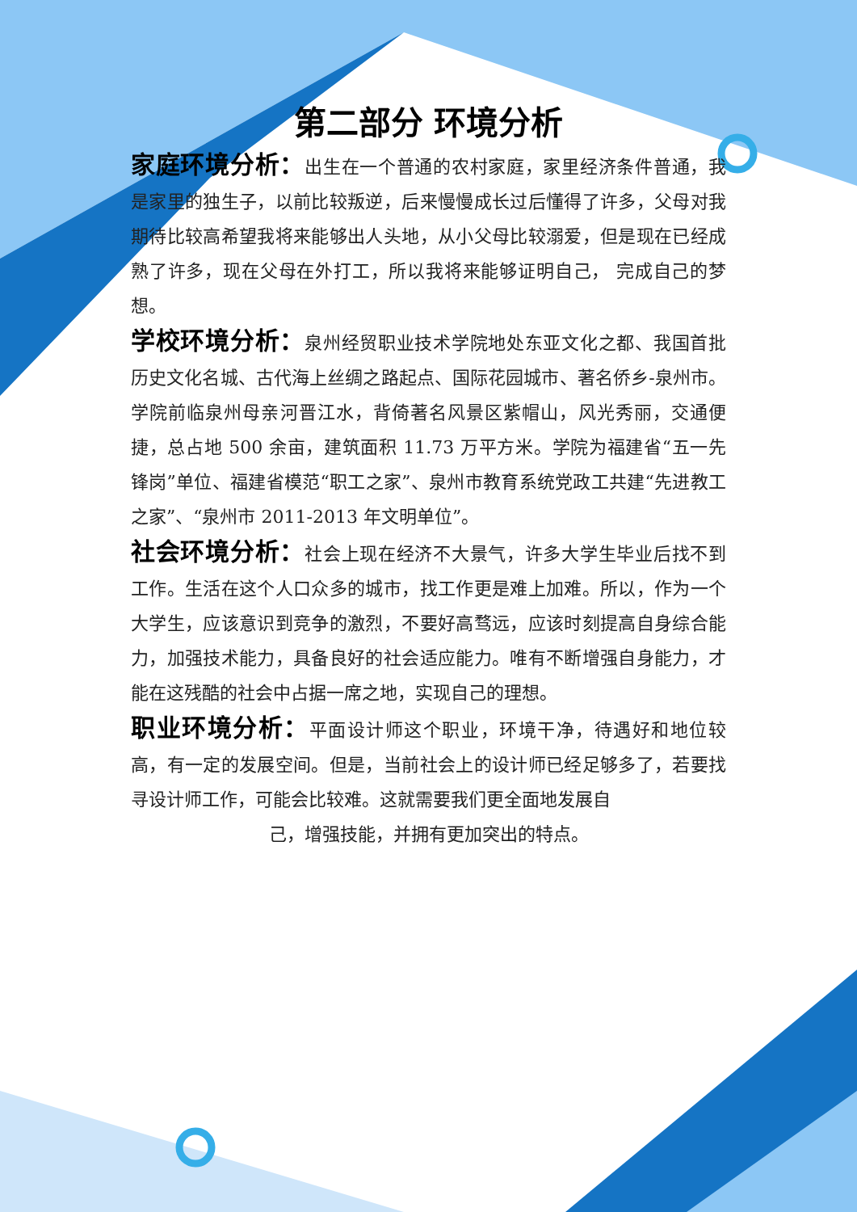第二部分 环境分析
家庭环境分析：出生在一个普通的农村家庭，家里经济条件普通，我是家里的独生子，以前比较叛逆，后来慢慢成长过后懂得了许多，父母对我期待比较高希望我将来能够出人头地，从小父母比较溺爱，但是现在已经成熟了许多，现在父母在外打工，所以我将来能够证明自己， 完成自己的梦想。
学校环境分析：泉州经贸职业技术学院地处东亚文化之都、我国首批历史文化名城、古代海上丝绸之路起点、国际花园城市、著名侨乡-泉州市。学院前临泉州母亲河晋江水，背倚著名风景区紫帽山，风光秀丽，交通便捷，总占地 500 余亩，建筑面积 11.73 万平方米。学院为福建省“五一先锋岗”单位、福建省模范“职工之家”、泉州市教育系统党政工共建“先进教工之家”、“泉州市 2011-2013 年文明单位”。
社会环境分析：社会上现在经济不大景气，许多大学生毕业后找不到工作。生活在这个人口众多的城市，找工作更是难上加难。所以，作为一个大学生，应该意识到竞争的激烈，不要好高骛远，应该时刻提高自身综合能力，加强技术能力，具备良好的社会适应能力。唯有不断增强自身能力，才能在这残酷的社会中占据一席之地，实现自己的理想。
职业环境分析：平面设计师这个职业，环境干净，待遇好和地位较高，有一定的发展空间。但是，当前社会上的设计师已经足够多了，若要找寻设计师工作，可能会比较难。这就需要我们更全面地发展自
己，增强技能，并拥有更加突出的特点。